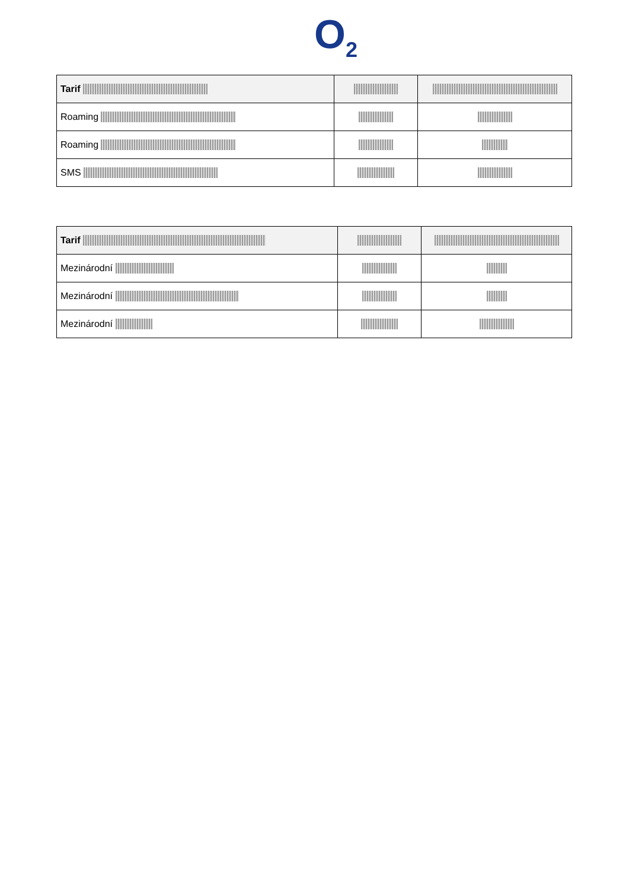O<sub>2</sub>
| Tarif | | |
| --- | --- | --- |
| Roaming | | |
| Roaming | | |
| SMS | | |
| Tarif | | |
| --- | --- | --- |
| Mezinárodní | | |
| Mezinárodní | | |
| Mezinárodní | | |